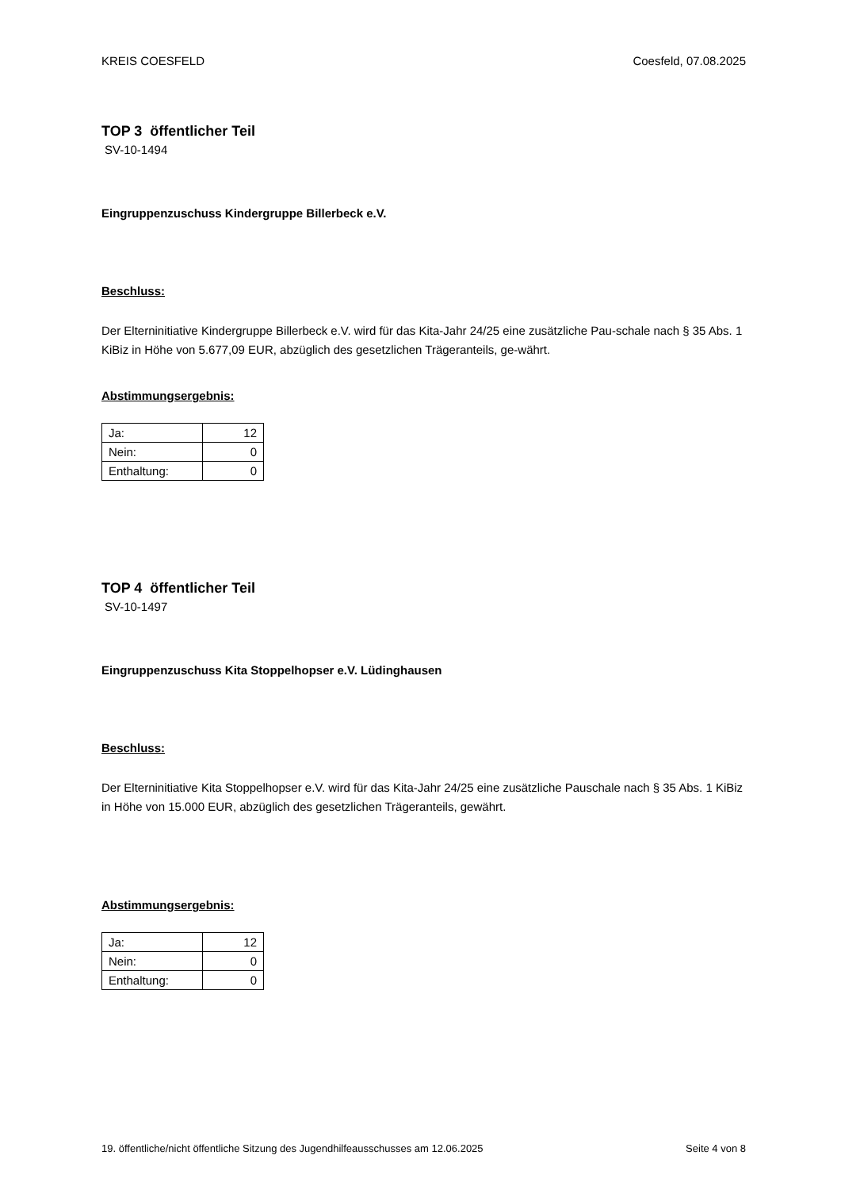KREIS COESFELD Coesfeld, 07.08.2025
TOP 3 öffentlicher Teil
SV-10-1494
Eingruppenzuschuss Kindergruppe Billerbeck e.V.
Beschluss:
Der Elterninitiative Kindergruppe Billerbeck e.V. wird für das Kita-Jahr 24/25 eine zusätzliche Pau-schale nach § 35 Abs. 1 KiBiz in Höhe von 5.677,09 EUR, abzüglich des gesetzlichen Trägeranteils, ge-währt.
Abstimmungsergebnis:
| Ja: | 12 |
| Nein: | 0 |
| Enthaltung: | 0 |
TOP 4 öffentlicher Teil
SV-10-1497
Eingruppenzuschuss Kita Stoppelhopser e.V. Lüdinghausen
Beschluss:
Der Elterninitiative Kita Stoppelhopser e.V. wird für das Kita-Jahr 24/25 eine zusätzliche Pauschale nach § 35 Abs. 1 KiBiz in Höhe von 15.000 EUR, abzüglich des gesetzlichen Trägeranteils, gewährt.
Abstimmungsergebnis:
| Ja: | 12 |
| Nein: | 0 |
| Enthaltung: | 0 |
19. öffentliche/nicht öffentliche Sitzung des Jugendhilfeausschusses am 12.06.2025 Seite 4 von 8